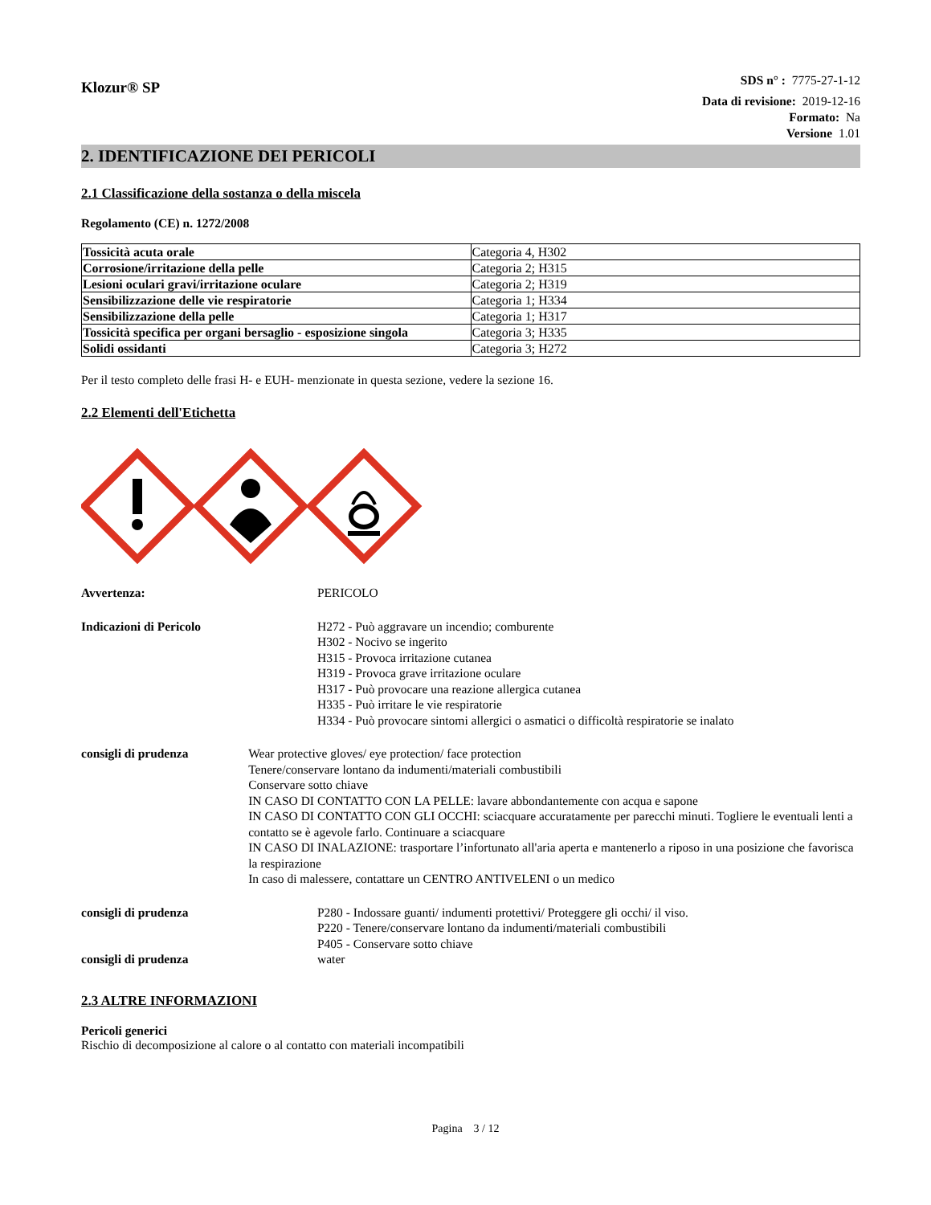Klozur® SP
SDS n° : 7775-27-1-12
Data di revisione: 2019-12-16
Formato: Na
Versione 1.01
2. IDENTIFICAZIONE DEI PERICOLI
2.1 Classificazione della sostanza o della miscela
Regolamento (CE) n. 1272/2008
| Tossicità acuta orale | Categoria 4, H302 |
| Corrosione/irritazione della pelle | Categoria 2; H315 |
| Lesioni oculari gravi/irritazione oculare | Categoria 2; H319 |
| Sensibilizzazione delle vie respiratorie | Categoria 1; H334 |
| Sensibilizzazione della pelle | Categoria 1; H317 |
| Tossicità specifica per organi bersaglio - esposizione singola | Categoria 3; H335 |
| Solidi ossidanti | Categoria 3; H272 |
Per il testo completo delle frasi H- e EUH- menzionate in questa sezione, vedere la sezione 16.
2.2 Elementi dell'Etichetta
Avvertenza: PERICOLO
Indicazioni di Pericolo H272 - Può aggravare un incendio; comburente
H302 - Nocivo se ingerito
H315 - Provoca irritazione cutanea
H319 - Provoca grave irritazione oculare
H317 - Può provocare una reazione allergica cutanea
H335 - Può irritare le vie respiratorie
H334 - Può provocare sintomi allergici o asmatici o difficoltà respiratorie se inalato
consigli di prudenza Wear protective gloves/ eye protection/ face protection
Tenere/conservare lontano da indumenti/materiali combustibili
Conservare sotto chiave
IN CASO DI CONTATTO CON LA PELLE: lavare abbondantemente con acqua e sapone
IN CASO DI CONTATTO CON GLI OCCHI: sciacquare accuratamente per parecchi minuti. Togliere le eventuali lenti a contatto se è agevole farlo. Continuare a sciacquare
IN CASO DI INALAZIONE: trasportare l’infortunato all'aria aperta e mantenerlo a riposo in una posizione che favorisca la respirazione
In caso di malessere, contattare un CENTRO ANTIVELENI o un medico
consigli di prudenza P280 - Indossare guanti/ indumenti protettivi/ Proteggere gli occhi/ il viso.
P220 - Tenere/conservare lontano da indumenti/materiali combustibili
P405 - Conservare sotto chiave
consigli di prudenza water
2.3 ALTRE INFORMAZIONI
Pericoli generici
Rischio di decomposizione al calore o al contatto con materiali incompatibili
Pagina 3 / 12